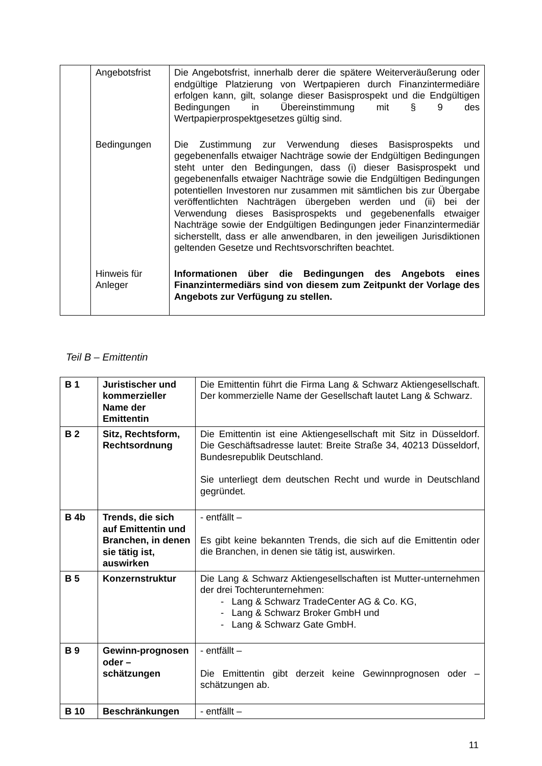| | Angebotsfrist | Die Angebotsfrist, innerhalb derer die spätere Weiterveräußerung oder endgültige Platzierung von Wertpapieren durch Finanzintermediäre erfolgen kann, gilt, solange dieser Basisprospekt und die Endgültigen Bedingungen in Übereinstimmung mit § 9 des Wertpapierprospektgesetzes gültig sind. |
| | Bedingungen | Die Zustimmung zur Verwendung dieses Basisprospekts und gegebenenfalls etwaiger Nachträge sowie der Endgültigen Bedingungen steht unter den Bedingungen, dass (i) dieser Basisprospekt und gegebenenfalls etwaiger Nachträge sowie die Endgültigen Bedingungen potentiellen Investoren nur zusammen mit sämtlichen bis zur Übergabe veröffentlichten Nachträgen übergeben werden und (ii) bei der Verwendung dieses Basisprospekts und gegebenenfalls etwaiger Nachträge sowie der Endgültigen Bedingungen jeder Finanzintermediär sicherstellt, dass er alle anwendbaren, in den jeweiligen Jurisdiktionen geltenden Gesetze und Rechtsvorschriften beachtet. |
| | Hinweis für Anleger | Informationen über die Bedingungen des Angebots eines Finanzintermediärs sind von diesem zum Zeitpunkt der Vorlage des Angebots zur Verfügung zu stellen. |
Teil B – Emittentin
| B 1 | Juristischer und kommerzieller Name der Emittentin | Die Emittentin führt die Firma Lang & Schwarz Aktiengesellschaft. Der kommerzielle Name der Gesellschaft lautet Lang & Schwarz. |
| B 2 | Sitz, Rechtsform, Rechtsordnung | Die Emittentin ist eine Aktiengesellschaft mit Sitz in Düsseldorf. Die Geschäftsadresse lautet: Breite Straße 34, 40213 Düsseldorf, Bundesrepublik Deutschland. Sie unterliegt dem deutschen Recht und wurde in Deutschland gegründet. |
| B 4b | Trends, die sich auf Emittentin und Branchen, in denen sie tätig ist, auswirken | - entfällt – Es gibt keine bekannten Trends, die sich auf die Emittentin oder die Branchen, in denen sie tätig ist, auswirken. |
| B 5 | Konzernstruktur | Die Lang & Schwarz Aktiengesellschaften ist Mutter-unternehmen der drei Tochterunternehmen: - Lang & Schwarz TradeCenter AG & Co. KG, - Lang & Schwarz Broker GmbH und - Lang & Schwarz Gate GmbH. |
| B 9 | Gewinn-prognosen oder – schätzungen | - entfällt – Die Emittentin gibt derzeit keine Gewinnprognosen oder – schätzungen ab. |
| B 10 | Beschränkungen | - entfällt – |
11